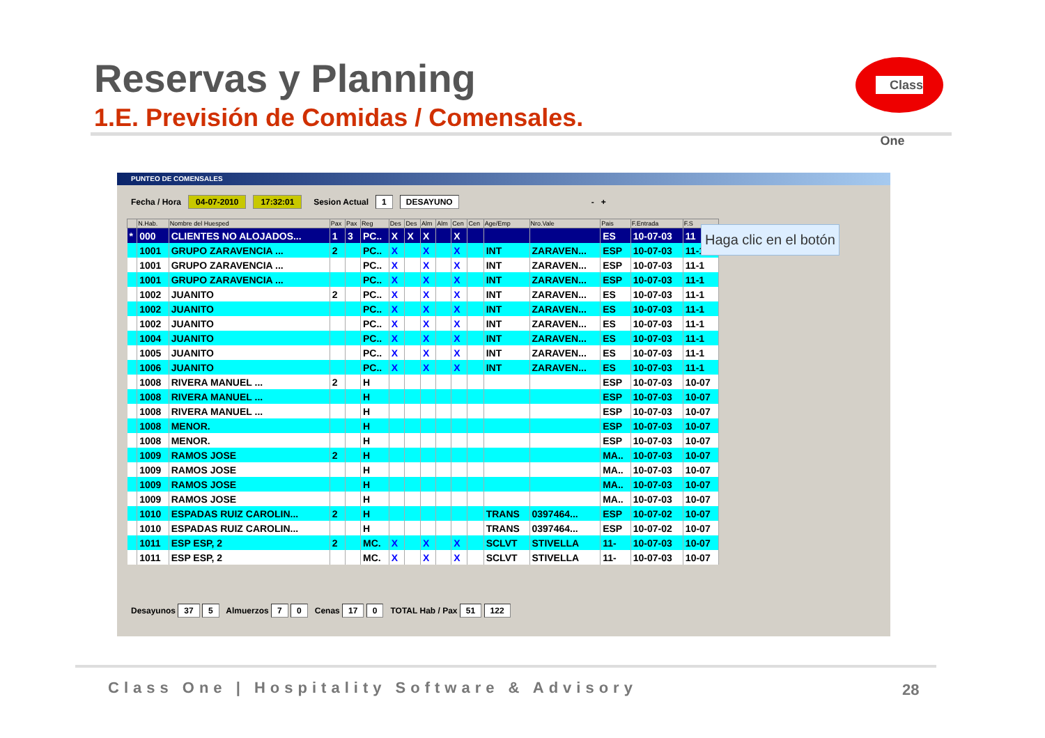Reservas y Planning
1.E. Previsión de Comidas / Comensales.
Class One
PUNTEO DE COMENSALES
Fecha / Hora 04-07-2010 17:32:01 Sesion Actual 1 DESAYUNO - +
| | N.Hab. | Nombre del Huesped | Pax | Pax | Reg | Des | Des | Alm | Alm | Cen | Cen | Age/Emp | Nro.Vale | Pais | F.Entrada | F.S |
| --- | --- | --- | --- | --- | --- | --- | --- | --- | --- | --- | --- | --- | --- | --- | --- | --- |
| * | 000 | CLIENTES NO ALOJADOS... | 1 | 3 | PC.. | X | X | X | | X | | | | ES | 10-07-03 | 11 |
| | 1001 | GRUPO ZARAVENCIA ... | 2 | | PC.. | X | | X | | X | | INT | ZARAVEN... | ESP | 10-07-03 | 11-1 |
| | 1001 | GRUPO ZARAVENCIA ... | | | PC.. | X | | X | | X | | INT | ZARAVEN... | ESP | 10-07-03 | 11-1 |
| | 1001 | GRUPO ZARAVENCIA ... | | | PC.. | X | | X | | X | | INT | ZARAVEN... | ESP | 10-07-03 | 11-1 |
| | 1002 | JUANITO | 2 | | PC.. | X | | X | | X | | INT | ZARAVEN... | ES | 10-07-03 | 11-1 |
| | 1002 | JUANITO | | | PC.. | X | | X | | X | | INT | ZARAVEN... | ES | 10-07-03 | 11-1 |
| | 1002 | JUANITO | | | PC.. | X | | X | | X | | INT | ZARAVEN... | ES | 10-07-03 | 11-1 |
| | 1004 | JUANITO | | | PC.. | X | | X | | X | | INT | ZARAVEN... | ES | 10-07-03 | 11-1 |
| | 1005 | JUANITO | | | PC.. | X | | X | | X | | INT | ZARAVEN... | ES | 10-07-03 | 11-1 |
| | 1006 | JUANITO | | | PC.. | X | | X | | X | | INT | ZARAVEN... | ES | 10-07-03 | 11-1 |
| | 1008 | RIVERA MANUEL ... | 2 | | H | | | | | | | | | ESP | 10-07-03 | 10-07 |
| | 1008 | RIVERA MANUEL ... | | | H | | | | | | | | | ESP | 10-07-03 | 10-07 |
| | 1008 | RIVERA MANUEL ... | | | H | | | | | | | | | ESP | 10-07-03 | 10-07 |
| | 1008 | MENOR. | | | H | | | | | | | | | ESP | 10-07-03 | 10-07 |
| | 1008 | MENOR. | | | H | | | | | | | | | ESP | 10-07-03 | 10-07 |
| | 1009 | RAMOS JOSE | 2 | | H | | | | | | | | | MA.. | 10-07-03 | 10-07 |
| | 1009 | RAMOS JOSE | | | H | | | | | | | | | MA.. | 10-07-03 | 10-07 |
| | 1009 | RAMOS JOSE | | | H | | | | | | | | | MA.. | 10-07-03 | 10-07 |
| | 1009 | RAMOS JOSE | | | H | | | | | | | | | MA.. | 10-07-03 | 10-07 |
| | 1010 | ESPADAS RUIZ CAROLIN... | 2 | | H | | | | | | | TRANS | 0397464... | ESP | 10-07-02 | 10-07 |
| | 1010 | ESPADAS RUIZ CAROLIN... | | | H | | | | | | | TRANS | 0397464... | ESP | 10-07-02 | 10-07 |
| | 1011 | ESP ESP, 2 | 2 | | MC. | X | | X | | X | | SCLVT | STIVELLA | 11- | 10-07-03 | 10-07 |
| | 1011 | ESP ESP, 2 | | | MC. | X | | X | | X | | SCLVT | STIVELLA | 11- | 10-07-03 | 10-07 |
Desayunos 37 5 Almuerzos 7 0 Cenas 17 0 TOTAL Hab / Pax 51 122
Haga clic en el botón
Class One | Hospitality Software & Advisory
28